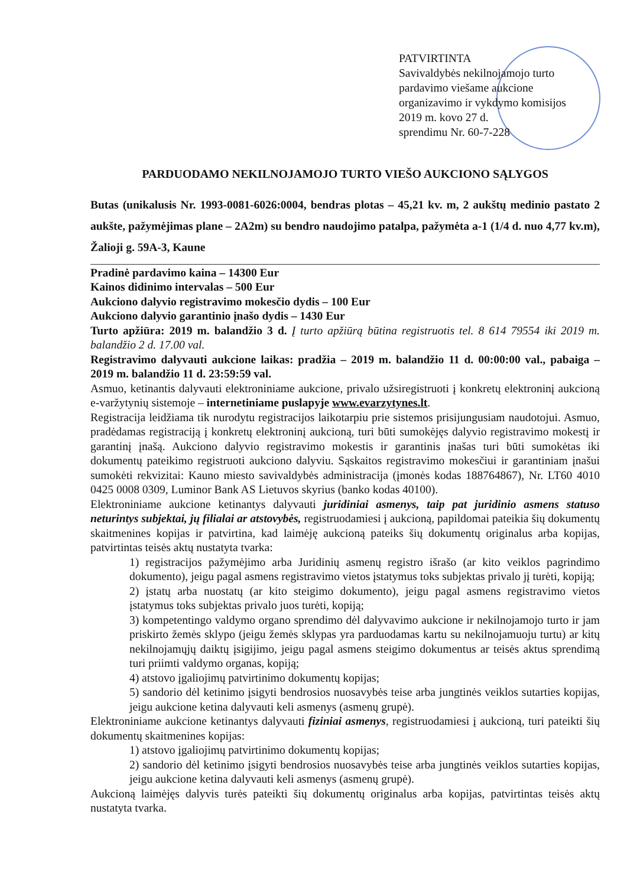PATVIRTINTA
Savivaldybės nekilnojamojo turto
pardavimo viešame aukcione
organizavimo ir vykdymo komisijos
2019 m. kovo 27 d.
sprendimu Nr. 60-7-228
PARDUODAMO NEKILNOJAMOJO TURTO VIEŠO AUKCIONO SĄLYGOS
Butas (unikalusis Nr. 1993-0081-6026:0004, bendras plotas – 45,21 kv. m, 2 aukštų medinio pastato 2 aukšte, pažymėjimas plane – 2A2m) su bendro naudojimo patalpa, pažymėta a-1 (1/4 d. nuo 4,77 kv.m), Žalioji g. 59A-3, Kaune
Pradinė pardavimo kaina – 14300 Eur
Kainos didinimo intervalas – 500 Eur
Aukciono dalyvio registravimo mokesčio dydis – 100 Eur
Aukciono dalyvio garantinio įnašo dydis – 1430 Eur
Turto apžiūra: 2019 m. balandžio 3 d. Į turto apžiūrą būtina registruotis tel. 8 614 79554 iki 2019 m. balandžio 2 d. 17.00 val.
Registravimo dalyvauti aukcione laikas: pradžia – 2019 m. balandžio 11 d. 00:00:00 val., pabaiga – 2019 m. balandžio 11 d. 23:59:59 val.
Asmuo, ketinantis dalyvauti elektroniniame aukcione, privalo užsiregistruoti į konkretų elektroninį aukcioną e-varžytynių sistemoje – internetiniame puslapyje www.evarzytynes.lt.
Registracija leidžiama tik nurodytu registracijos laikotarpiu prie sistemos prisijungusiam naudotojui. Asmuo, pradėdamas registraciją į konkretų elektroninį aukcioną, turi būti sumokėjęs dalyvio registravimo mokestį ir garantinį įnašą. Aukciono dalyvio registravimo mokestis ir garantinis įnašas turi būti sumokėtas iki dokumentų pateikimo registruoti aukciono dalyviu. Sąskaitos registravimo mokesčiui ir garantiniam įnašui sumokėti rekvizitai: Kauno miesto savivaldybės administracija (įmonės kodas 188764867), Nr. LT60 4010 0425 0008 0309, Luminor Bank AS Lietuvos skyrius (banko kodas 40100).
Elektroniniame aukcione ketinantys dalyvauti juridiniai asmenys, taip pat juridinio asmens statuso neturintys subjektai, jų filialai ar atstovybės, registruodamiesi į aukcioną, papildomai pateikia šių dokumentų skaitmenines kopijas ir patvirtina, kad laimėję aukcioną pateiks šių dokumentų originalus arba kopijas, patvirtintas teisės aktų nustatyta tvarka:
1) registracijos pažymėjimo arba Juridinių asmenų registro išrašo (ar kito veiklos pagrindimo dokumento), jeigu pagal asmens registravimo vietos įstatymus toks subjektas privalo jį turėti, kopiją;
2) įstatų arba nuostatų (ar kito steigimo dokumento), jeigu pagal asmens registravimo vietos įstatymus toks subjektas privalo juos turėti, kopiją;
3) kompetentingo valdymo organo sprendimo dėl dalyvavimo aukcione ir nekilnojamojo turto ir jam priskirto žemės sklypo (jeigu žemės sklypas yra parduodamas kartu su nekilnojamuoju turtu) ar kitų nekilnojamųjų daiktų įsigijimo, jeigu pagal asmens steigimo dokumentus ar teisės aktus sprendimą turi priimti valdymo organas, kopiją;
4) atstovo įgaliojimų patvirtinimo dokumentų kopijas;
5) sandorio dėl ketinimo įsigyti bendrosios nuosavybės teise arba jungtinės veiklos sutarties kopijas, jeigu aukcione ketina dalyvauti keli asmenys (asmenų grupė).
Elektroniniame aukcione ketinantys dalyvauti fiziniai asmenys, registruodamiesi į aukcioną, turi pateikti šių dokumentų skaitmenines kopijas:
1) atstovo įgaliojimų patvirtinimo dokumentų kopijas;
2) sandorio dėl ketinimo įsigyti bendrosios nuosavybės teise arba jungtinės veiklos sutarties kopijas, jeigu aukcione ketina dalyvauti keli asmenys (asmenų grupė).
Aukcioną laimėjęs dalyvis turės pateikti šių dokumentų originalus arba kopijas, patvirtintas teisės aktų nustatyta tvarka.